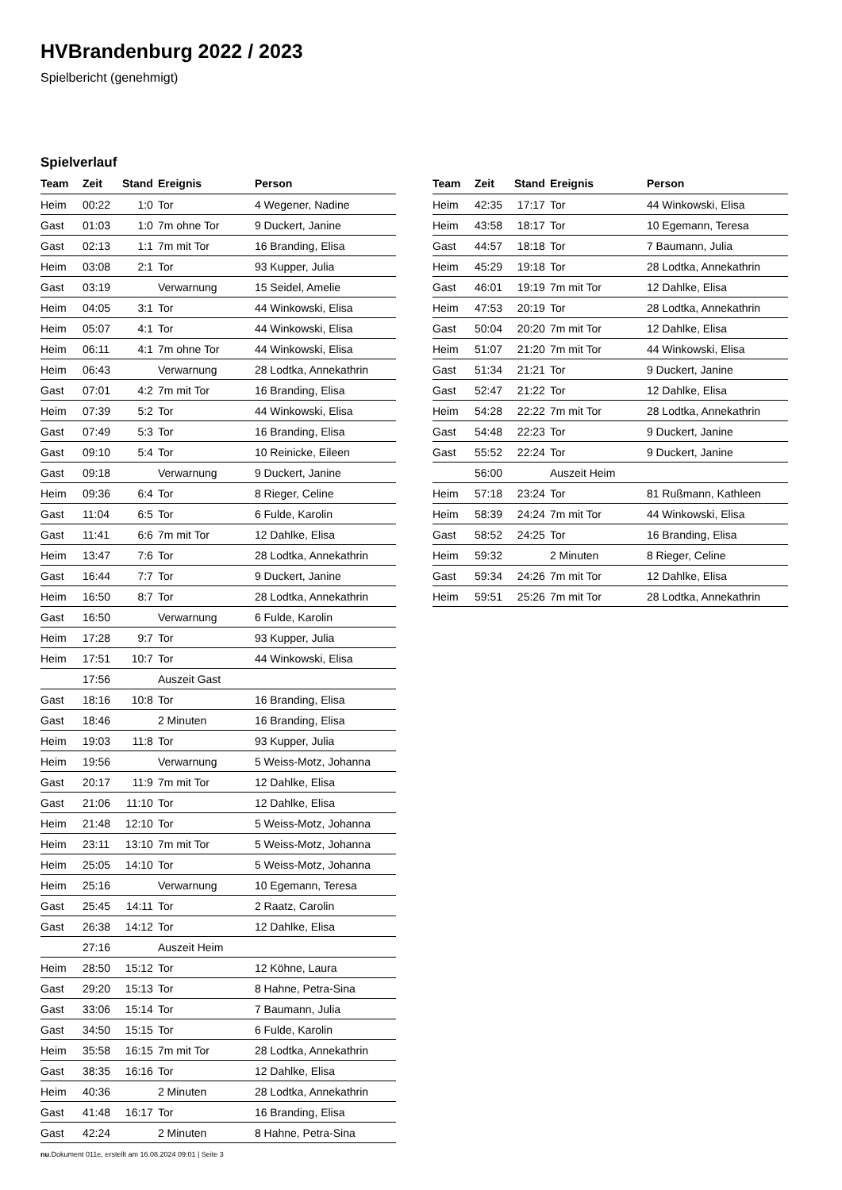HVBrandenburg 2022 / 2023
Spielbericht (genehmigt)
Spielverlauf
| Team | Zeit | Stand | Ereignis | Person |
| --- | --- | --- | --- | --- |
| Heim | 00:22 | 1:0 | Tor | 4 Wegener, Nadine |
| Gast | 01:03 | 1:0 | 7m ohne Tor | 9 Duckert, Janine |
| Gast | 02:13 | 1:1 | 7m mit Tor | 16 Branding, Elisa |
| Heim | 03:08 | 2:1 | Tor | 93 Kupper, Julia |
| Gast | 03:19 | | Verwarnung | 15 Seidel, Amelie |
| Heim | 04:05 | 3:1 | Tor | 44 Winkowski, Elisa |
| Heim | 05:07 | 4:1 | Tor | 44 Winkowski, Elisa |
| Heim | 06:11 | 4:1 | 7m ohne Tor | 44 Winkowski, Elisa |
| Heim | 06:43 | | Verwarnung | 28 Lodtka, Annekathrin |
| Gast | 07:01 | 4:2 | 7m mit Tor | 16 Branding, Elisa |
| Heim | 07:39 | 5:2 | Tor | 44 Winkowski, Elisa |
| Gast | 07:49 | 5:3 | Tor | 16 Branding, Elisa |
| Gast | 09:10 | 5:4 | Tor | 10 Reinicke, Eileen |
| Gast | 09:18 | | Verwarnung | 9 Duckert, Janine |
| Heim | 09:36 | 6:4 | Tor | 8 Rieger, Celine |
| Gast | 11:04 | 6:5 | Tor | 6 Fulde, Karolin |
| Gast | 11:41 | 6:6 | 7m mit Tor | 12 Dahlke, Elisa |
| Heim | 13:47 | 7:6 | Tor | 28 Lodtka, Annekathrin |
| Gast | 16:44 | 7:7 | Tor | 9 Duckert, Janine |
| Heim | 16:50 | 8:7 | Tor | 28 Lodtka, Annekathrin |
| Gast | 16:50 | | Verwarnung | 6 Fulde, Karolin |
| Heim | 17:28 | 9:7 | Tor | 93 Kupper, Julia |
| Heim | 17:51 | 10:7 | Tor | 44 Winkowski, Elisa |
| | 17:56 | | Auszeit Gast | |
| Gast | 18:16 | 10:8 | Tor | 16 Branding, Elisa |
| Gast | 18:46 | | 2 Minuten | 16 Branding, Elisa |
| Heim | 19:03 | 11:8 | Tor | 93 Kupper, Julia |
| Heim | 19:56 | | Verwarnung | 5 Weiss-Motz, Johanna |
| Gast | 20:17 | 11:9 | 7m mit Tor | 12 Dahlke, Elisa |
| Gast | 21:06 | 11:10 | Tor | 12 Dahlke, Elisa |
| Heim | 21:48 | 12:10 | Tor | 5 Weiss-Motz, Johanna |
| Heim | 23:11 | 13:10 | 7m mit Tor | 5 Weiss-Motz, Johanna |
| Heim | 25:05 | 14:10 | Tor | 5 Weiss-Motz, Johanna |
| Heim | 25:16 | | Verwarnung | 10 Egemann, Teresa |
| Gast | 25:45 | 14:11 | Tor | 2 Raatz, Carolin |
| Gast | 26:38 | 14:12 | Tor | 12 Dahlke, Elisa |
| | 27:16 | | Auszeit Heim | |
| Heim | 28:50 | 15:12 | Tor | 12 Köhne, Laura |
| Gast | 29:20 | 15:13 | Tor | 8 Hahne, Petra-Sina |
| Gast | 33:06 | 15:14 | Tor | 7 Baumann, Julia |
| Gast | 34:50 | 15:15 | Tor | 6 Fulde, Karolin |
| Heim | 35:58 | 16:15 | 7m mit Tor | 28 Lodtka, Annekathrin |
| Gast | 38:35 | 16:16 | Tor | 12 Dahlke, Elisa |
| Heim | 40:36 | | 2 Minuten | 28 Lodtka, Annekathrin |
| Gast | 41:48 | 16:17 | Tor | 16 Branding, Elisa |
| Gast | 42:24 | | 2 Minuten | 8 Hahne, Petra-Sina |
| Team | Zeit | Stand | Ereignis | Person |
| --- | --- | --- | --- | --- |
| Heim | 42:35 | 17:17 | Tor | 44 Winkowski, Elisa |
| Heim | 43:58 | 18:17 | Tor | 10 Egemann, Teresa |
| Gast | 44:57 | 18:18 | Tor | 7 Baumann, Julia |
| Heim | 45:29 | 19:18 | Tor | 28 Lodtka, Annekathrin |
| Gast | 46:01 | 19:19 | 7m mit Tor | 12 Dahlke, Elisa |
| Heim | 47:53 | 20:19 | Tor | 28 Lodtka, Annekathrin |
| Gast | 50:04 | 20:20 | 7m mit Tor | 12 Dahlke, Elisa |
| Heim | 51:07 | 21:20 | 7m mit Tor | 44 Winkowski, Elisa |
| Gast | 51:34 | 21:21 | Tor | 9 Duckert, Janine |
| Gast | 52:47 | 21:22 | Tor | 12 Dahlke, Elisa |
| Heim | 54:28 | 22:22 | 7m mit Tor | 28 Lodtka, Annekathrin |
| Gast | 54:48 | 22:23 | Tor | 9 Duckert, Janine |
| Gast | 55:52 | 22:24 | Tor | 9 Duckert, Janine |
| | 56:00 | | Auszeit Heim | |
| Heim | 57:18 | 23:24 | Tor | 81 Rußmann, Kathleen |
| Heim | 58:39 | 24:24 | 7m mit Tor | 44 Winkowski, Elisa |
| Gast | 58:52 | 24:25 | Tor | 16 Branding, Elisa |
| Heim | 59:32 | | 2 Minuten | 8 Rieger, Celine |
| Gast | 59:34 | 24:26 | 7m mit Tor | 12 Dahlke, Elisa |
| Heim | 59:51 | 25:26 | 7m mit Tor | 28 Lodtka, Annekathrin |
nu.Dokument 011e, erstellt am 16.08.2024 09:01 | Seite 3